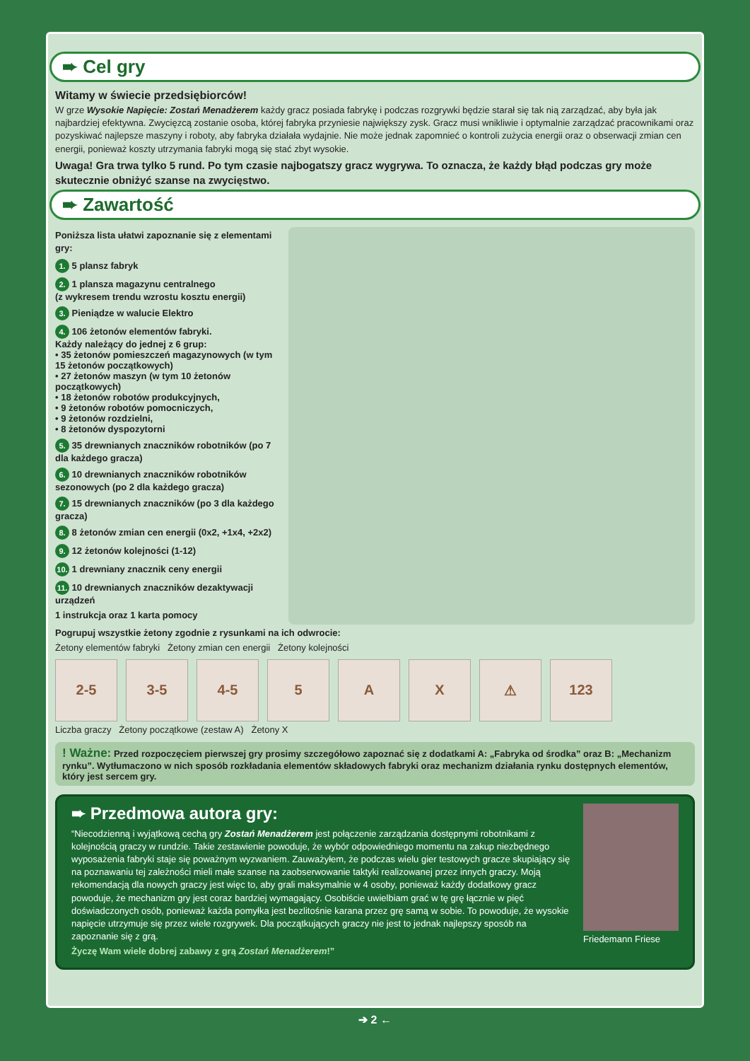➨ Cel gry
Witamy w świecie przedsiębiorców!
W grze Wysokie Napięcie: Zostań Menadżerem każdy gracz posiada fabrykę i podczas rozgrywki będzie starał się tak nią zarządzać, aby była jak najbardziej efektywna. Zwycięzcą zostanie osoba, której fabryka przyniesie największy zysk. Gracz musi wnikliwie i optymalnie zarządzać pracownikami oraz pozyskiwać najlepsze maszyny i roboty, aby fabryka działała wydajnie. Nie może jednak zapomnieć o kontroli zużycia energii oraz o obserwacji zmian cen energii, ponieważ koszty utrzymania fabryki mogą się stać zbyt wysokie.
Uwaga! Gra trwa tylko 5 rund. Po tym czasie najbogatszy gracz wygrywa. To oznacza, że każdy błąd podczas gry może skutecznie obniżyć szanse na zwycięstwo.
➨ Zawartość
Poniższa lista ułatwi zapoznanie się z elementami gry:
1. 5 plansz fabryk
2. 1 plansza magazynu centralnego
(z wykresem trendu wzrostu kosztu energii)
3. Pieniądze w walucie Elektro
4. 106 żetonów elementów fabryki.
Każdy należący do jednej z 6 grup:
• 35 żetonów pomieszczeń magazynowych (w tym 15 żetonów początkowych)
• 27 żetonów maszyn (w tym 10 żetonów początkowych)
• 18 żetonów robotów produkcyjnych,
• 9 żetonów robotów pomocniczych,
• 9 żetonów rozdzielni,
• 8 żetonów dyspozytorni
5. 35 drewnianych znaczników robotników (po 7 dla każdego gracza)
6. 10 drewnianych znaczników robotników sezonowych (po 2 dla każdego gracza)
7. 15 drewnianych znaczników (po 3 dla każdego gracza)
8. 8 żetonów zmian cen energii (0x2, +1x4, +2x2)
9. 12 żetonów kolejności (1-12)
10. 1 drewniany znacznik ceny energii
11. 10 drewnianych znaczników dezaktywacji urządzeń
1 instrukcja oraz 1 karta pomocy
Pogrupuj wszystkie żetony zgodnie z rysunkami na ich odwrocie:
Żetony elementów fabryki Żetony zmian cen energii Żetony kolejności
2-5 3-5 4-5 5 A X ⚠ 123
Liczba graczy Żetony początkowe (zestaw A) Żetony X
! Ważne: Przed rozpoczęciem pierwszej gry prosimy szczegółowo zapoznać się z dodatkami A: „Fabryka od środka” oraz B: „Mechanizm rynku”. Wytłumaczono w nich sposób rozkładania elementów składowych fabryki oraz mechanizm działania rynku dostępnych elementów, który jest sercem gry.
➨ Przedmowa autora gry:
“Niecodzienną i wyjątkową cechą gry Zostań Menadżerem jest połączenie zarządzania dostępnymi robotnikami z kolejnością graczy w rundzie. Takie zestawienie powoduje, że wybór odpowiedniego momentu na zakup niezbędnego wyposażenia fabryki staje się poważnym wyzwaniem. Zauważyłem, że podczas wielu gier testowych gracze skupiający się na poznawaniu tej zależności mieli małe szanse na zaobserwowanie taktyki realizowanej przez innych graczy. Moją rekomendacją dla nowych graczy jest więc to, aby grali maksymalnie w 4 osoby, ponieważ każdy dodatkowy gracz powoduje, że mechanizm gry jest coraz bardziej wymagający. Osobiście uwielbiam grać w tę grę łącznie w pięć doświadczonych osób, ponieważ każda pomyłka jest bezlitośnie karana przez grę samą w sobie. To powoduje, że wysokie napięcie utrzymuje się przez wiele rozgrywek. Dla początkujących graczy nie jest to jednak najlepszy sposób na zapoznanie się z grą.
Życzę Wam wiele dobrej zabawy z grą Zostań Menadżerem!”
Friedemann Friese
➔ 2 ←